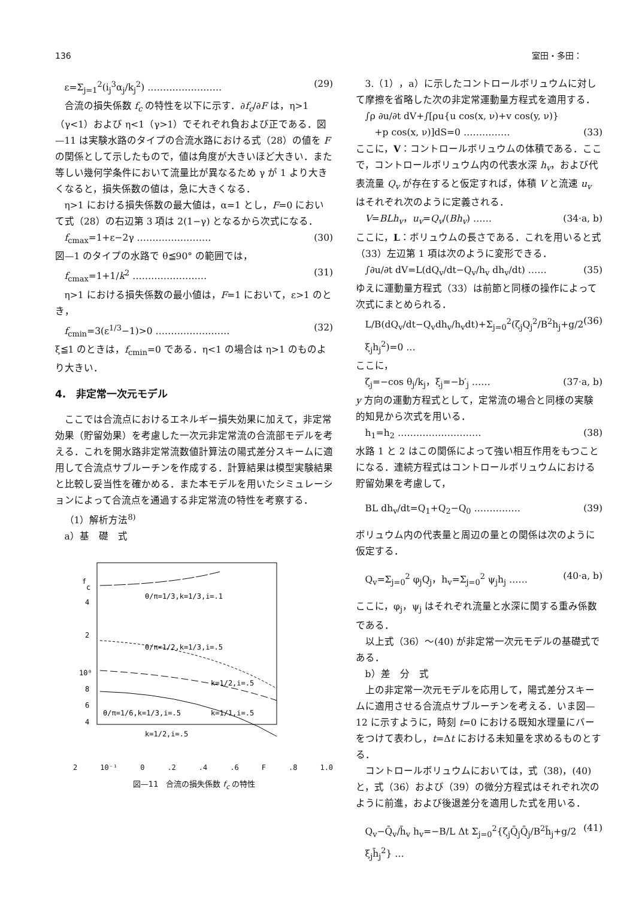136 室田・多田：
ε=Σ<sub>j=1</sub><sup>2</sup>(i<sub>j</sub><sup>3</sup>α<sub>j</sub>/k<sub>j</sub><sup>2</sup>) …………………… (29)
合流の損失係数 f<sub>c</sub> の特性を以下に示す．∂f<sub>c</sub>/∂F は，η>1（γ<1）および η<1（γ>1）でそれぞれ負および正である．図—11 は実験水路のタイプの合流水路における式（28）の値を F の関係として示したもので，値は角度が大きいほど大きい．また等しい幾何学条件において流量比が異なるため γ が 1 より大きくなると，損失係数の値は，急に大きくなる．
η>1 における損失係数の最大値は，α=1 とし，F=0 において式（28）の右辺第 3 項は 2(1−γ) となるから次式になる．
f<sub>cmax</sub>=1+ε−2γ …………………… (30)
図—1 のタイプの水路で θ≦90° の範囲では，
f<sub>cmax</sub>=1+1/k<sup>2</sup> …………………… (31)
η>1 における損失係数の最小値は，F=1 において，ε>1 のとき，
f<sub>cmin</sub>=3(ε<sup>1/3</sup>−1)>0 …………………… (32)
ξ≦1 のときは，f<sub>cmin</sub>=0 である．η<1 の場合は η>1 のものより大きい．
4.　非定常一次元モデル
ここでは合流点におけるエネルギー損失効果に加えて，非定常効果（貯留効果）を考慮した一次元非定常流の合流部モデルを考える．これを開水路非定常流数値計算法の陽式差分スキームに適用して合流点サブルーチンを作成する．計算結果は模型実験結果と比較し妥当性を確かめる．また本モデルを用いたシミュレーションによって合流点を通過する非定常流の特性を考察する．
（1）解析方法<sup>8)</sup>
a）基　礎　式
f
c
4
2
10⁰
8
6
4
θ/π=1/3,k=1/3,i=.1
θ/π=1/2,k=1/3,i=.5
k=1/2,i=.5
k=1/1,i=.5
θ/π=1/6,k=1/3,i=.5
k=1/2,i=.5
2 10⁻¹ 0.2.4.6 F.8 1.0
図—11　合流の損失係数 f<sub>c</sub> の特性
3.（1），a）に示したコントロールボリュウムに対して摩擦を省略した次の非定常運動量方程式を適用する．
∫ρ ∂u/∂t dV+∫[ρu{u cos(x, ν)+v cos(y, ν)}
　+p cos(x, ν)]dS=0 …………… (33)
ここに，V：コントロールボリュウムの体積である．ここで，コントロールボリュウム内の代表水深 h<sub>v</sub>，および代表流量 Q<sub>v</sub> が存在すると仮定すれば，体積 V と流速 u<sub>v</sub> はそれぞれ次のように定義される．
V=BLh<sub>v</sub>，u<sub>v</sub>=Q<sub>v</sub>/(Bh<sub>v</sub>) …… (34·a, b)
ここに，L：ボリュウムの長さである．これを用いると式（33）左辺第 1 項は次のように変形できる．
∫∂u/∂t dV=L(dQ<sub>v</sub>/dt−Q<sub>v</sub>/h<sub>v</sub> dh<sub>v</sub>/dt) …… (35)
ゆえに運動量方程式（33）は前節と同様の操作によって次式にまとめられる．
L/B(dQ<sub>v</sub>/dt−Q<sub>v</sub>dh<sub>v</sub>/h<sub>v</sub>dt)+Σ<sub>j=0</sub><sup>2</sup>(ζ<sub>j</sub>Q<sub>j</sub><sup>2</sup>/B<sup>2</sup>h<sub>j</sub>+g/2 ξ<sub>j</sub>h<sub>j</sub><sup>2</sup>)=0 … (36)
ここに，
ζ<sub>j</sub>=−cos θ<sub>j</sub>/k<sub>j</sub>，ξ<sub>j</sub>=−b′<sub>j</sub> …… (37·a, b)
y 方向の運動方程式として，定常流の場合と同様の実験的知見から次式を用いる．
h<sub>1</sub>=h<sub>2</sub> ……………………… (38)
水路 1 と 2 はこの関係によって強い相互作用をもつことになる．連続方程式はコントロールボリュウムにおける貯留効果を考慮して，
BL dh<sub>v</sub>/dt=Q<sub>1</sub>+Q<sub>2</sub>−Q<sub>0</sub> …………… (39)
ボリュウム内の代表量と周辺の量との関係は次のように仮定する．
Q<sub>v</sub>=Σ<sub>j=0</sub><sup>2</sup> φ<sub>j</sub>Q<sub>j</sub>，h<sub>v</sub>=Σ<sub>j=0</sub><sup>2</sup> ψ<sub>j</sub>h<sub>j</sub> …… (40·a, b)
ここに，φ<sub>j</sub>，ψ<sub>j</sub> はそれぞれ流量と水深に関する重み係数である．
以上式（36）～(40) が非定常一次元モデルの基礎式である．
b）差　分　式
上の非定常一次元モデルを応用して，陽式差分スキームに適用させる合流点サブルーチンを考える．いま図—12 に示すように，時刻 t=0 における既知水理量にバーをつけて表わし，t=Δt における未知量を求めるものとする．
コントロールボリュウムにおいては，式（38)，(40) と，式（36）および（39）の微分方程式はそれぞれ次のように前進，および後退差分を適用した式を用いる．
Q<sub>v</sub>−Q̄<sub>v</sub>/h̄<sub>v</sub> h<sub>v</sub>=−B/L Δt Σ<sub>j=0</sub><sup>2</sup>{ζ<sub>j</sub>Q̄<sub>j</sub>Q̄<sub>j</sub>/B<sup>2</sup>h̄<sub>j</sub>+g/2 ξ<sub>j</sub>h̄<sub>j</sub><sup>2</sup>} … (41)